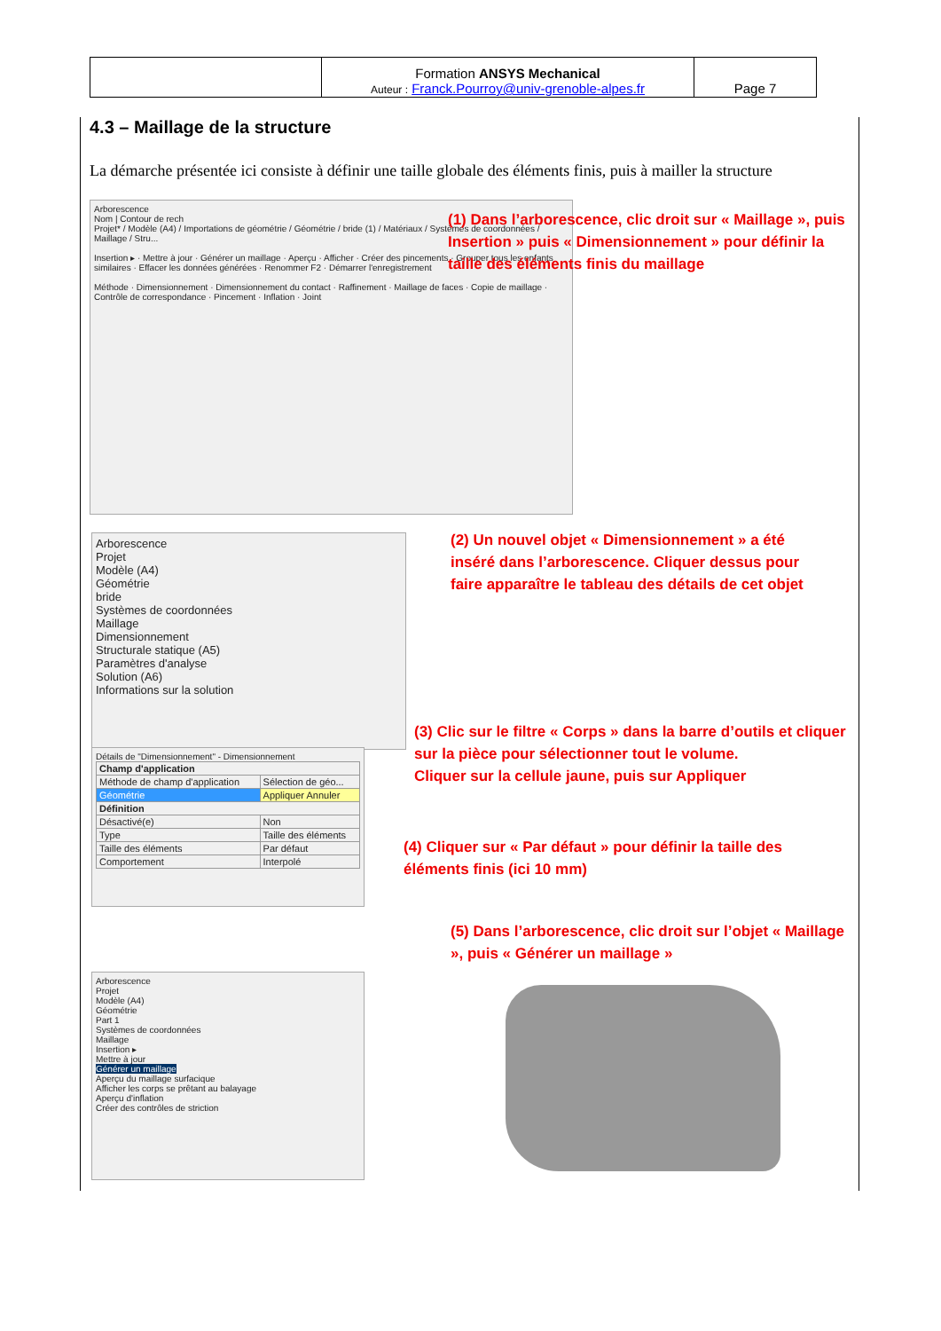| | Formation ANSYS Mechanical Auteur : Franck.Pourroy@univ-grenoble-alpes.fr | Page 7 |
4.3 – Maillage de la structure
La démarche présentée ici consiste à définir une taille globale des éléments finis, puis à mailler la structure
Arborescence
Nom | Contour de rech
Projet* / Modèle (A4) / Importations de géométrie / Géométrie / bride (1) / Matériaux / Systèmes de coordonnées / Maillage / Stru...
Insertion ▸ · Mettre à jour · Générer un maillage · Aperçu · Afficher · Créer des pincements · Grouper tous les enfants similaires · Effacer les données générées · Renommer F2 · Démarrer l'enregistrement
Méthode · Dimensionnement · Dimensionnement du contact · Raffinement · Maillage de faces · Copie de maillage · Contrôle de correspondance · Pincement · Inflation · Joint
(1) Dans l’arborescence, clic droit sur « Maillage », puis Insertion » puis « Dimensionnement » pour définir la taille des éléments finis du maillage
Arborescence
Projet
Modèle (A4)
Géométrie
bride
Systèmes de coordonnées
Maillage
Dimensionnement
Structurale statique (A5)
Paramètres d'analyse
Solution (A6)
Informations sur la solution
(2) Un nouvel objet « Dimensionnement » a été inséré dans l’arborescence. Cliquer dessus pour faire apparaître le tableau des détails de cet objet
Détails de "Dimensionnement" - Dimensionnement
| Champ d'application | |
| --- | --- |
| Méthode de champ d'application | Sélection de géo... |
| Géométrie | Appliquer Annuler |
| Définition | |
| Désactivé(e) | Non |
| Type | Taille des éléments |
| Taille des éléments | Par défaut |
| Comportement | Interpolé |
(3) Clic sur le filtre « Corps » dans la barre d’outils et cliquer sur la pièce pour sélectionner tout le volume.
Cliquer sur la cellule jaune, puis sur Appliquer
(4) Cliquer sur « Par défaut » pour définir la taille des éléments finis (ici 10 mm)
(5) Dans l’arborescence, clic droit sur l’objet « Maillage », puis « Générer un maillage »
Arborescence
Projet
Modèle (A4)
Géométrie
Part 1
Systèmes de coordonnées
Maillage
Insertion ▸
Mettre à jour
Générer un maillage
Aperçu du maillage surfacique
Afficher les corps se prêtant au balayage
Aperçu d'inflation
Créer des contrôles de striction